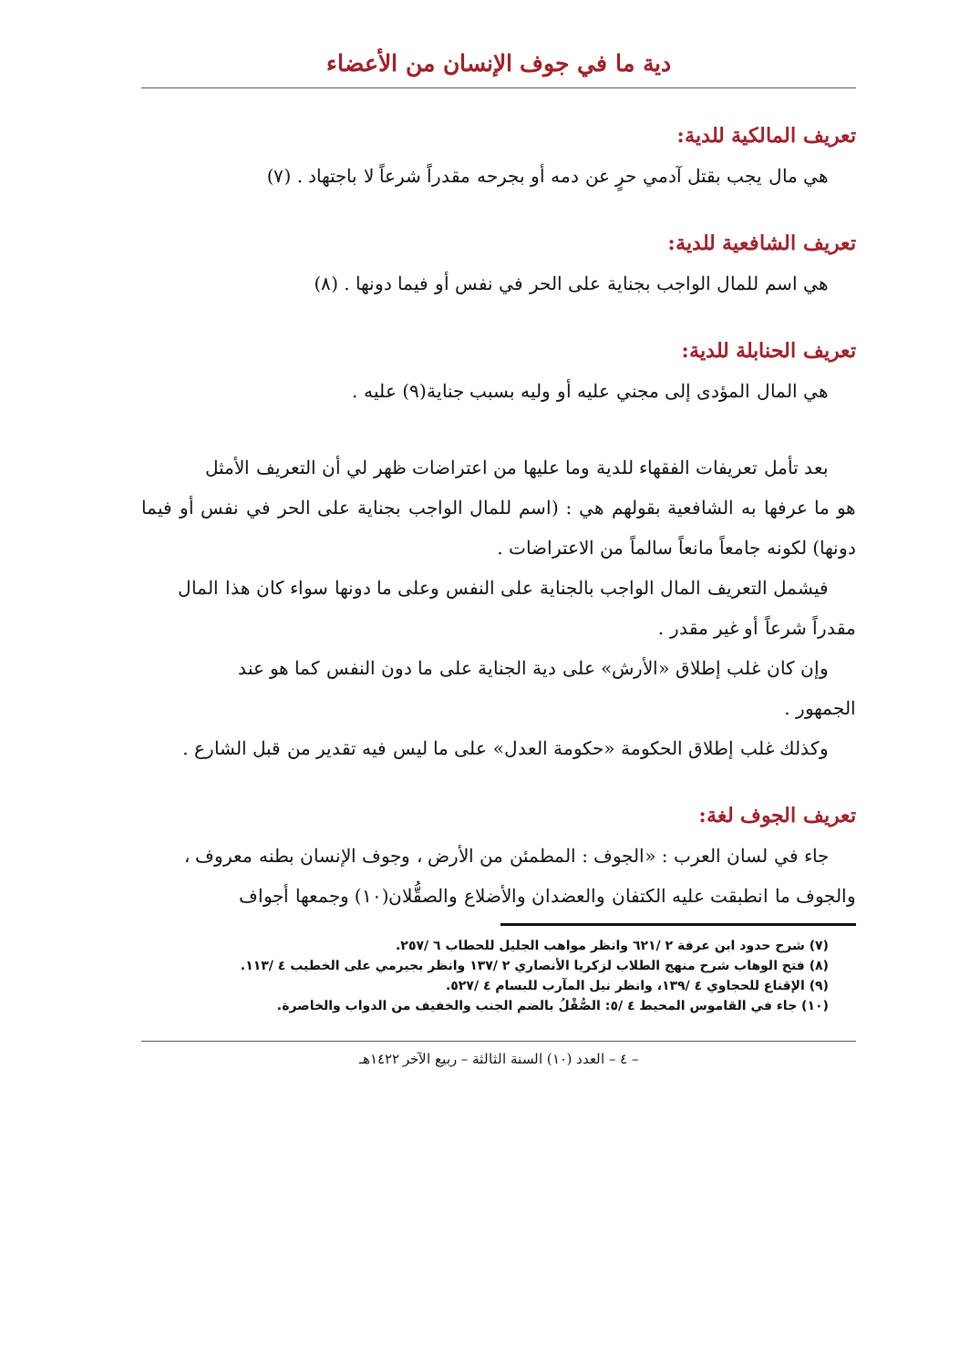دية ما في جوف الإنسان من الأعضاء
تعريف المالكية للدية:
هي مال يجب بقتل آدمي حرٍ عن دمه أو بجرحه مقدراً شرعاً لا باجتهاد . (٧)
تعريف الشافعية للدية:
هي اسم للمال الواجب بجناية على الحر في نفس أو فيما دونها . (٨)
تعريف الحنابلة للدية:
هي المال المؤدى إلى مجني عليه أو وليه بسبب جناية(٩) عليه .
بعد تأمل تعريفات الفقهاء للدية وما عليها من اعتراضات ظهر لي أن التعريف الأمثل
هو ما عرفها به الشافعية بقولهم هي : (اسم للمال الواجب بجناية على الحر في نفس أو فيما دونها) لكونه جامعاً مانعاً سالماً من الاعتراضات .
فيشمل التعريف المال الواجب بالجناية على النفس وعلى ما دونها سواء كان هذا المال
مقدراً شرعاً أو غير مقدر .
وإن كان غلب إطلاق «الأرش» على دية الجناية على ما دون النفس كما هو عند
الجمهور .
وكذلك غلب إطلاق الحكومة «حكومة العدل» على ما ليس فيه تقدير من قبل الشارع .
تعريف الجوف لغة:
جاء في لسان العرب : «الجوف : المطمئن من الأرض ، وجوف الإنسان بطنه معروف ،
والجوف ما انطبقت عليه الكتفان والعضدان والأضلاع والصقُّلان(١٠) وجمعها أجواف
(٧) شرح حدود ابن عرفة ٢ /٦٢١ وانظر مواهب الجليل للحطاب ٦ /٢٥٧.
(٨) فتح الوهاب شرح منهج الطلاب لزكريا الأنصاري ٢ /١٣٧ وانظر بجيرمي على الخطيب ٤ /١١٣.
(٩) الإقناع للحجاوي ٤ /١٣٩، وانظر نيل المآرب للبسام ٤ /٥٢٧.
(١٠) جاء في القاموس المحيط ٤ /٥: الصُّقْلُ بالضم الجنب والخفيف من الدواب والخاصرة.
– ٤ – العدد (١٠) السنة الثالثة – ربيع الآخر ١٤٢٢هـ